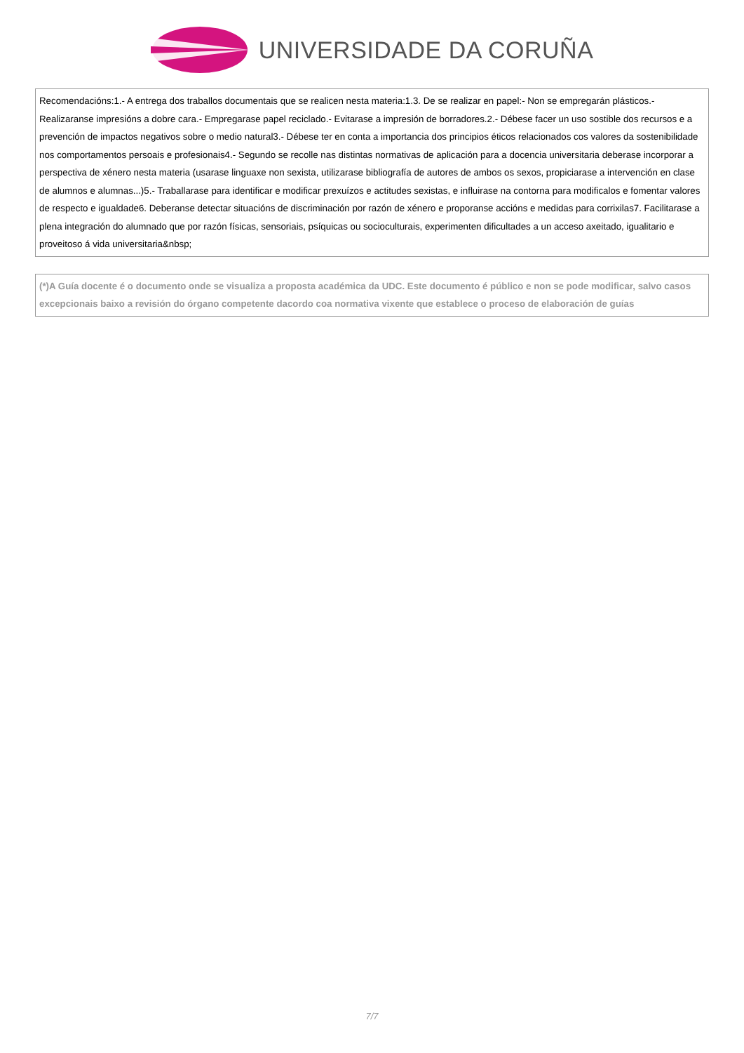UNIVERSIDADE DA CORUÑA
Recomendacións:1.- A entrega dos traballos documentais que se realicen nesta materia:1.3. De se realizar en papel:- Non se empregarán plásticos.- Realizaranse impresións a dobre cara.- Empregarase papel reciclado.- Evitarase a impresión de borradores.2.- Débese facer un uso sostible dos recursos e a prevención de impactos negativos sobre o medio natural3.- Débese ter en conta a importancia dos principios éticos relacionados cos valores da sostenibilidade nos comportamentos persoais e profesionais4.- Segundo se recolle nas distintas normativas de aplicación para a docencia universitaria deberase incorporar a perspectiva de xénero nesta materia (usarase linguaxe non sexista, utilizarase bibliografía de autores de ambos os sexos, propiciarase a intervención en clase de alumnos e alumnas...)5.- Traballarase para identificar e modificar prexuízos e actitudes sexistas, e influirase na contorna para modificalos e fomentar valores de respecto e igualdade6. Deberanse detectar situacións de discriminación por razón de xénero e proporanse accións e medidas para corrixilas7. Facilitarase a plena integración do alumnado que por razón físicas, sensoriais, psíquicas ou socioculturais, experimenten dificultades a un acceso axeitado, igualitario e proveitoso á vida universitaria&nbsp;
(*)A Guía docente é o documento onde se visualiza a proposta académica da UDC. Este documento é público e non se pode modificar, salvo casos excepcionais baixo a revisión do órgano competente dacordo coa normativa vixente que establece o proceso de elaboración de guías
7/7